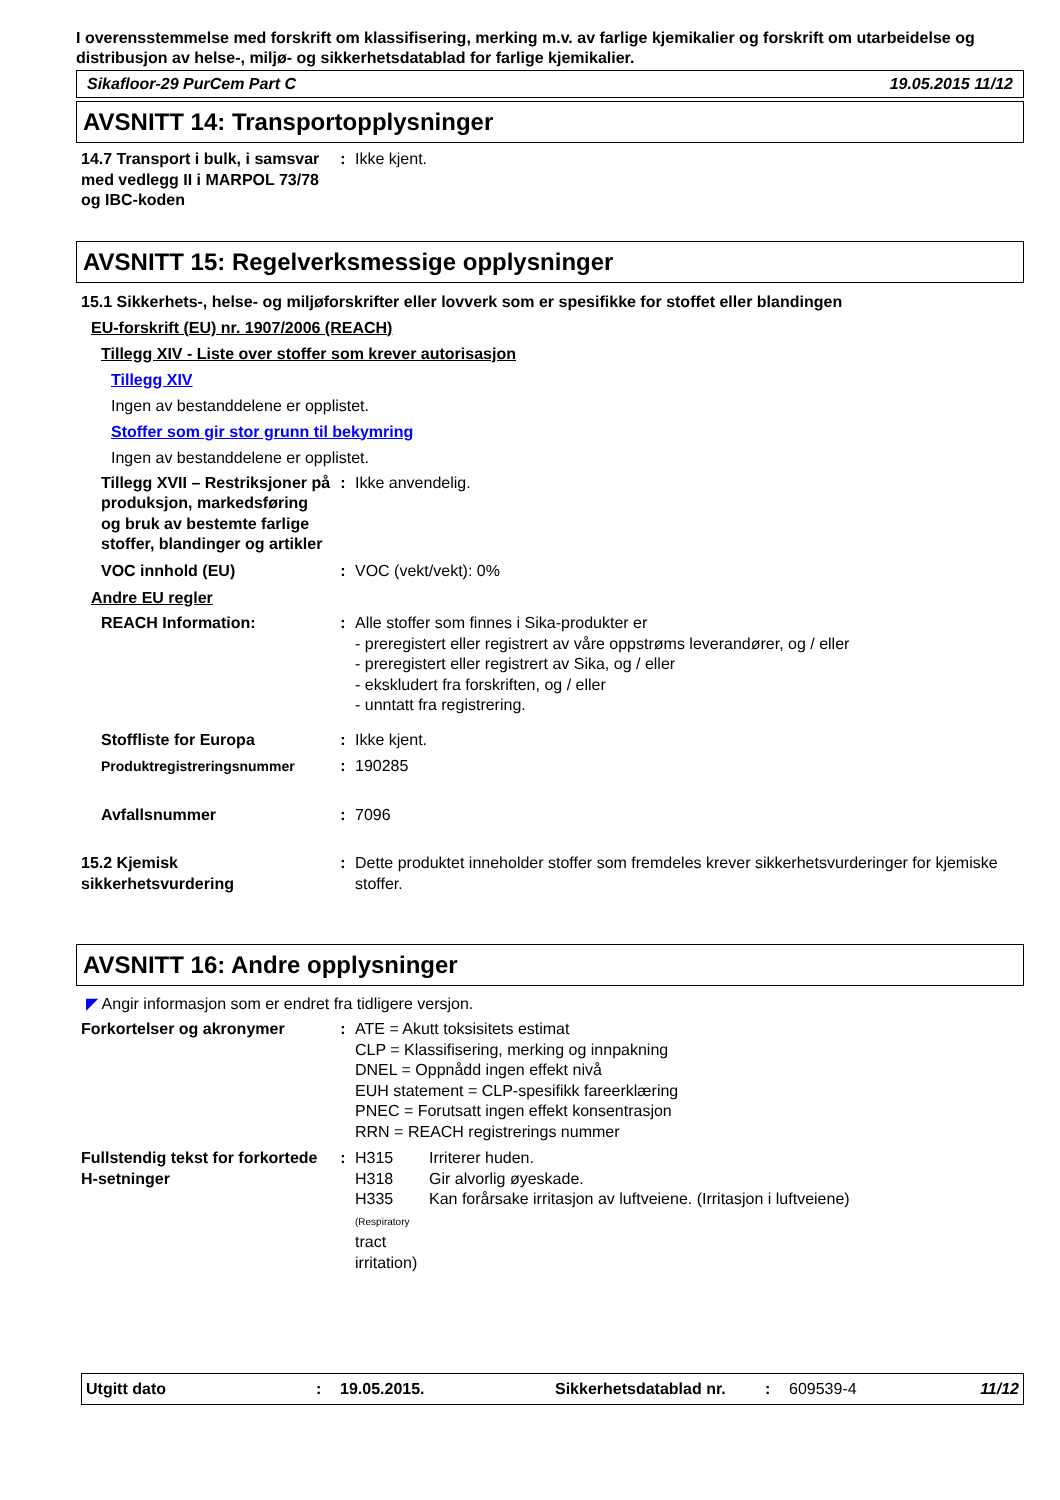I overensstemmelse med forskrift om klassifisering, merking m.v. av farlige kjemikalier og forskrift om utarbeidelse og distribusjon av helse-, miljø- og sikkerhetsdatablad for farlige kjemikalier.
Sikafloor-29 PurCem Part C 19.05.2015 11/12
AVSNITT 14: Transportopplysninger
14.7 Transport i bulk, i samsvar med vedlegg II i MARPOL 73/78 og IBC-koden
: Ikke kjent.
AVSNITT 15: Regelverksmessige opplysninger
15.1 Sikkerhets-, helse- og miljøforskrifter eller lovverk som er spesifikke for stoffet eller blandingen
EU-forskrift (EU) nr. 1907/2006 (REACH)
Tillegg XIV - Liste over stoffer som krever autorisasjon
Tillegg XIV
Ingen av bestanddelene er opplistet.
Stoffer som gir stor grunn til bekymring
Ingen av bestanddelene er opplistet.
Tillegg XVII – Restriksjoner på produksjon, markedsføring og bruk av bestemte farlige stoffer, blandinger og artikler
: Ikke anvendelig.
VOC innhold (EU) : VOC (vekt/vekt): 0%
Andre EU regler
REACH Information: : Alle stoffer som finnes i Sika-produkter er
- preregistert eller registrert av våre oppstrøms leverandører, og / eller
- preregistert eller registrert av Sika, og / eller
- ekskludert fra forskriften, og / eller
- unntatt fra registrering.
Stoffliste for Europa : Ikke kjent.
Produktregistreringsnummer : 190285
Avfallsnummer : 7096
15.2 Kjemisk sikkerhetsvurdering
: Dette produktet inneholder stoffer som fremdeles krever sikkerhetsvurderinger for kjemiske stoffer.
AVSNITT 16: Andre opplysninger
◤ Angir informasjon som er endret fra tidligere versjon.
Forkortelser og akronymer : ATE = Akutt toksisitets estimat
CLP = Klassifisering, merking og innpakning
DNEL = Oppnådd ingen effekt nivå
EUH statement = CLP-spesifikk fareerklæring
PNEC = Forutsatt ingen effekt konsentrasjon
RRN = REACH registrerings nummer
Fullstendig tekst for forkortede H-setninger
: H315 Irriterer huden.
H318 Gir alvorlig øyeskade.
H335 (Respiratory tract irritation) Kan forårsake irritasjon av luftveiene. (Irritasjon i luftveiene)
Utgitt dato: 19.05.2015. Sikkerhetsdatablad nr.: 609539-4 11/12